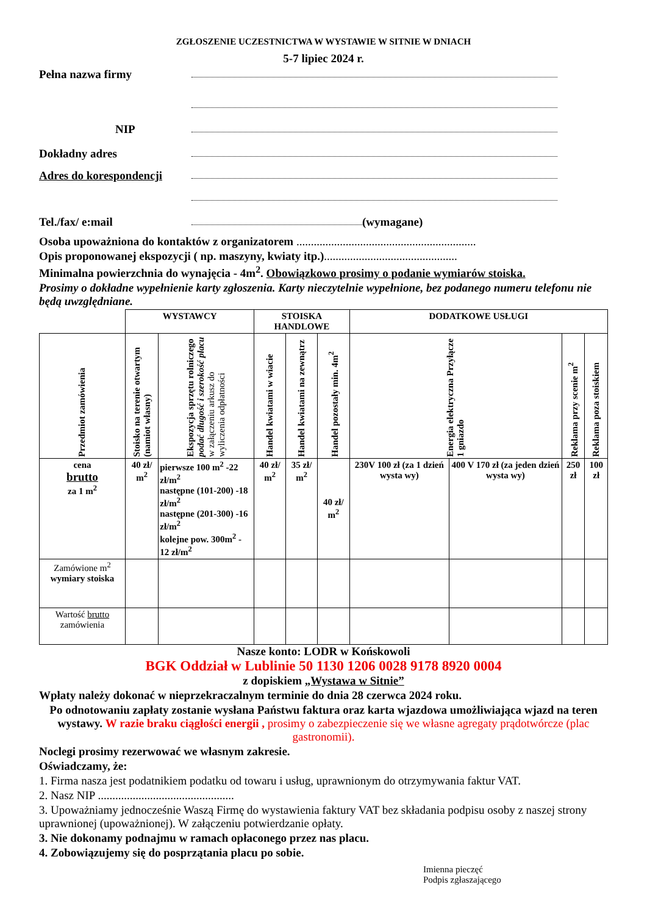ZGŁOSZENIE UCZESTNICTWA W WYSTAWIE W SITNIE W DNIACH
5-7 lipiec 2024 r.
Pełna nazwa firmy
NIP
Dokładny adres
Adres do korespondencji
Tel./fax/ e:mail (wymagane)
Osoba upoważniona do kontaktów z organizatorem ..............................................................
Opis proponowanej ekspozycji ( np. maszyny, kwiaty itp.)..............................................
Minimalna powierzchnia do wynajęcia - 4m<sup>2</sup>. Obowiązkowo prosimy o podanie wymiarów stoiska.
Prosimy o dokładne wypełnienie karty zgłoszenia. Karty nieczytelnie wypełnione, bez podanego numeru telefonu nie będą uwzględniane.
| | WYSTAWCY | | STOISKA HANDLOWE | | | DODATKOWE USŁUGI | | | |
| Przedmiot zamówienia | Stoisko na terenie otwartym (namiot własny) | Ekspozycja sprzętu rolniczego podać długość i szerokość placu w załączeniu arkusz do wyliczenia odpłatności | Handel kwiatami w wiacie | Handel kwiatami na zewnątrz | Handel pozostały min. 4m<sup>2</sup> | Energia elektryczna Przyłącze 1 gniazdo | | Reklama przy scenie m<sup>2</sup> | Reklama poza stoiskiem |
| cena brutto za 1 m<sup>2</sup> | 40 zł/ m<sup>2</sup> | pierwsze 100 m<sup>2</sup> -22 zł/m<sup>2</sup> następne (101-200) -18 zł/m<sup>2</sup> następne (201-300) -16 zł/m<sup>2</sup> kolejne pow. 300m<sup>2</sup> - 12 zł/m<sup>2</sup> | 40 zł/ m<sup>2</sup> | 35 zł/ m<sup>2</sup> | 40 zł/ m<sup>2</sup> | 230V 100 zł (za 1 dzień wysta wy) | 400 V 170 zł (za jeden dzień wysta wy) | 250 zł | 100 zł |
| Zamówione m<sup>2</sup> wymiary stoiska | | | | | | | | | |
| Wartość brutto zamówienia | | | | | | | | | |
Nasze konto: LODR w Końskowoli
BGK Oddział w Lublinie 50 1130 1206 0028 9178 8920 0004
z dopiskiem „Wystawa w Sitnie”
Wpłaty należy dokonać w nieprzekraczalnym terminie do dnia 28 czerwca 2024 roku.
Po odnotowaniu zapłaty zostanie wysłana Państwu faktura oraz karta wjazdowa umożliwiająca wjazd na teren wystawy. W razie braku ciągłości energii , prosimy o zabezpieczenie się we własne agregaty prądotwórcze (plac gastronomii).
Noclegi prosimy rezerwować we własnym zakresie.
Oświadczamy, że:
1. Firma nasza jest podatnikiem podatku od towaru i usług, uprawnionym do otrzymywania faktur VAT.
2. Nasz NIP ...............................................
3. Upoważniamy jednocześnie Waszą Firmę do wystawienia faktury VAT bez składania podpisu osoby z naszej strony uprawnionej (upoważnionej). W załączeniu potwierdzanie opłaty.
3. Nie dokonamy podnajmu w ramach opłaconego przez nas placu.
4. Zobowiązujemy się do posprzątania placu po sobie.
Imienna pieczęć
Podpis zgłaszającego